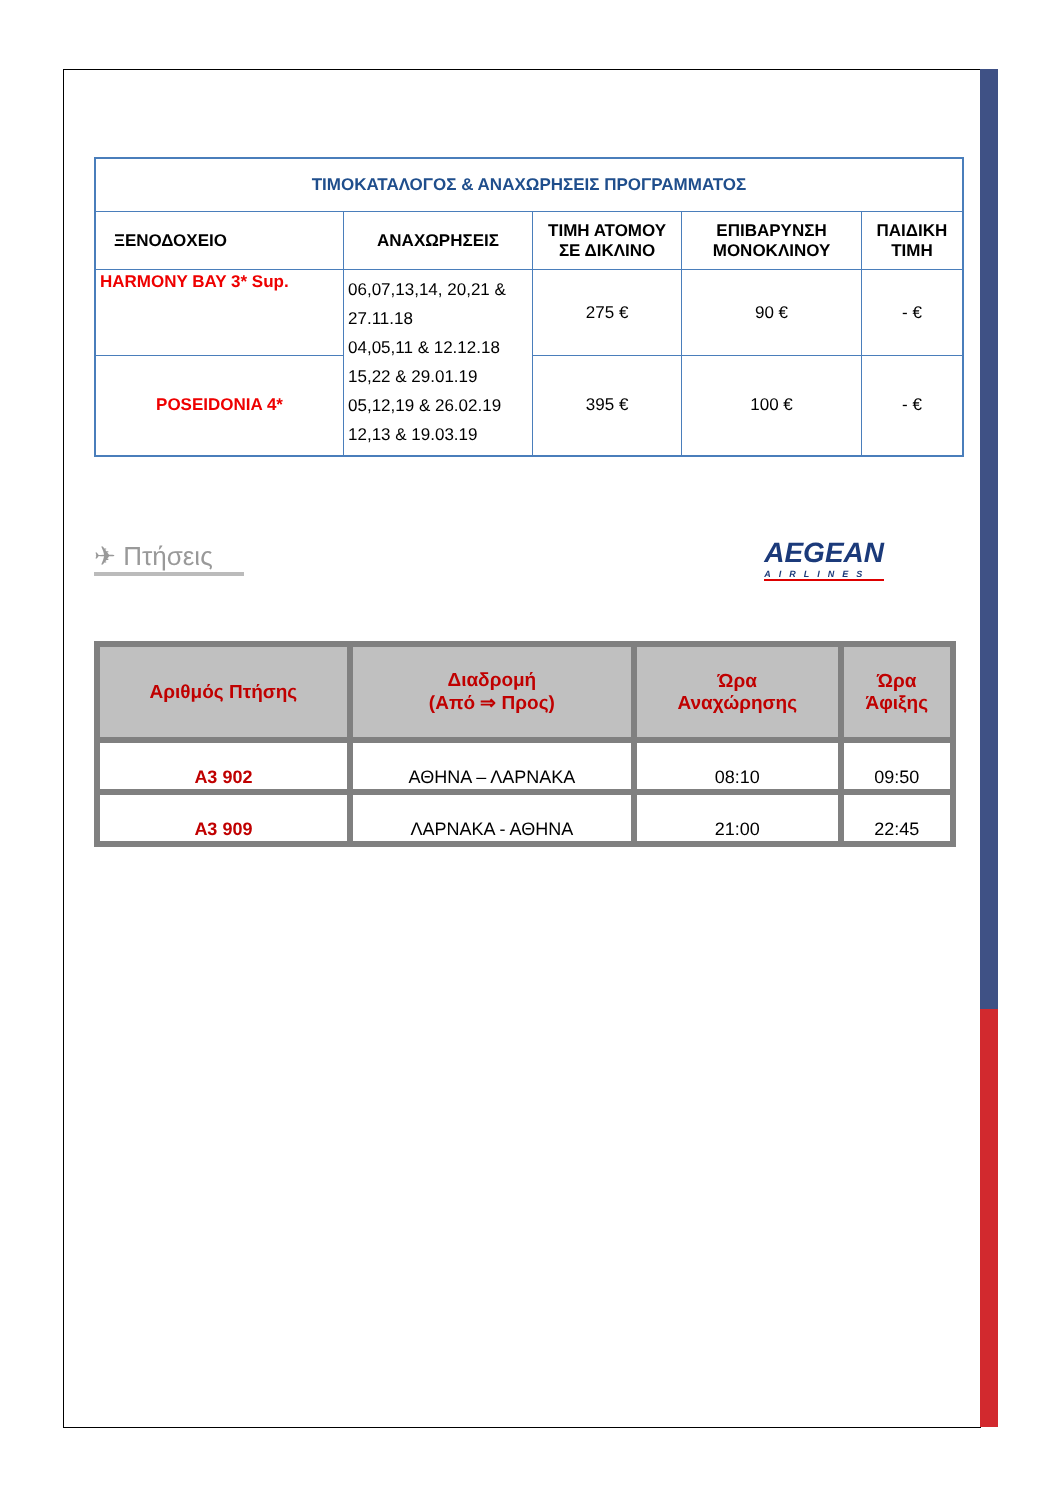| ΤΙΜΟΚΑΤΑΛΟΓΟΣ & ΑΝΑΧΩΡΗΣΕΙΣ ΠΡΟΓΡΑΜΜΑΤΟΣ | | | | |
| ΞΕΝΟΔΟΧΕΙΟ | ΑΝΑΧΩΡΗΣΕΙΣ | ΤΙΜΗ ΑΤΟΜΟΥ ΣΕ ΔΙΚΛΙΝΟ | ΕΠΙΒΑΡΥΝΣΗ ΜΟΝΟΚΛΙΝΟΥ | ΠΑΙΔΙΚΗ ΤΙΜΗ |
| HARMONY BAY 3* Sup. | 06,07,13,14, 20,21 & 27.11.18 04,05,11 & 12.12.18 15,22 & 29.01.19 05,12,19 & 26.02.19 12,13 & 19.03.19 | 275 € | 90 € | - € |
| POSEIDONIA 4* | | 395 € | 100 € | - € |
✈ Πτήσεις
AEGEAN
AIRLINES
| Αριθμός Πτήσης | Διαδρομή (Από ⇒ Προς) | Ώρα Αναχώρησης | Ώρα Άφιξης |
| --- | --- | --- | --- |
| A3 902 | ΑΘΗΝΑ – ΛΑΡΝΑΚΑ | 08:10 | 09:50 |
| A3 909 | ΛΑΡΝΑΚΑ - ΑΘΗΝΑ | 21:00 | 22:45 |